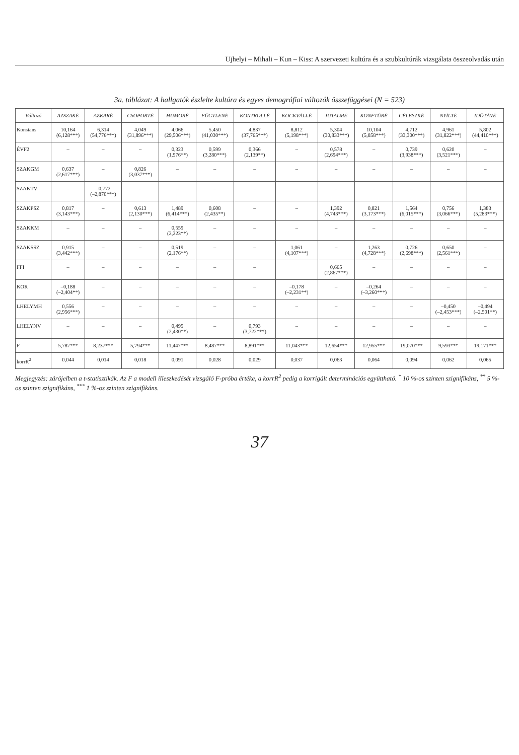Ujhelyi – Mihali – Kun – Kiss: A szervezeti kultúra és a szubkultúrák vizsgálata összeolvadás után
3a. táblázat: A hallgatók észlelte kultúra és egyes demográfiai változók összefüggései (N = 523)
| Változó | AZSZAKÉ | AZKARÉ | CSOPORTÉ | HUMORÉ | FÜGTLENÉ | KONTROLLÉ | KOCKVÁLLÉ | JUTALMÉ | KONFTŰRÉ | CÉLESZKÉ | NYÍLTÉ | IDŐTÁVÉ |
| --- | --- | --- | --- | --- | --- | --- | --- | --- | --- | --- | --- | --- |
| Konstans | 10,164 (6,128***) | 6,314 (54,776***) | 4,049 (31,896***) | 4,066 (29,506***) | 5,450 (41,030***) | 4,837 (37,765***) | 8,812 (5,198***) | 5,304 (30,833***) | 10,104 (5,858***) | 4,712 (33,300***) | 4,961 (31,822***) | 5,802 (44,410***) |
| ÉVF2 | – | – | – | 0,323 (1,976**) | 0,599 (3,280***) | 0,366 (2,139**) | – | 0,578 (2,694***) | – | 0,739 (3,938***) | 0,620 (3,521***) | – |
| SZAKGM | 0,637 (2,617***) | – | 0,826 (3,037***) | – | – | – | – | – | – | – | – | – |
| SZAKTV | – | –0,772 (–2,870***) | – | – | – | – | – | – | – | – | – | – |
| SZAKPSZ | 0,817 (3,143***) | – | 0,613 (2,130***) | 1,489 (6,414***) | 0,608 (2,435**) | – | – | 1,392 (4,743***) | 0,821 (3,173***) | 1,564 (6,015***) | 0,756 (3,066***) | 1,383 (5,283***) |
| SZAKKM | – | – | – | 0,559 (2,223**) | – | – | – | – | – | – | – | – |
| SZAKSSZ | 0,915 (3,442***) | – | – | 0,519 (2,176**) | – | – | 1,061 (4,107***) | – | 1,263 (4,728***) | 0,726 (2,698***) | 0,650 (2,561***) | – |
| FFI | – | – | – | – | – | – | | 0,665 (2,867***) | – | – | – | – |
| KOR | –0,188 (–2,404**) | – | – | – | – | – | –0,178 (–2,231**) | – | –0,264 (–3,260***) | – | – | – |
| LHELYMH | 0,556 (2,956***) | – | – | – | – | – | – | – | – | – | –0,450 (–2,453***) | –0,494 (–2,501**) |
| LHELYNV | – | – | – | 0,495 (2,430**) | – | 0,793 (3,722***) | – | – | – | – | – | – |
| F | 5,787*** | 8,237*** | 5,794*** | 11,447*** | 8,487*** | 8,891*** | 11,043*** | 12,654*** | 12,955*** | 19,070*** | 9,593*** | 19,171*** |
| korrR<sup>2</sup> | 0,044 | 0,014 | 0,018 | 0,091 | 0,028 | 0,029 | 0,037 | 0,063 | 0,064 | 0,094 | 0,062 | 0,065 |
Megjegyzés: zárójelben a t-statisztikák. Az F a modell illeszkedését vizsgáló F-próba értéke, a korrR<sup>2</sup> pedig a korrigált determinációs együttható. <sup>*</sup> 10 %-os szinten szignifikáns, <sup>**</sup> 5 %-os szinten szignifikáns, <sup>***</sup> 1 %-os szinten szignifikáns.
37